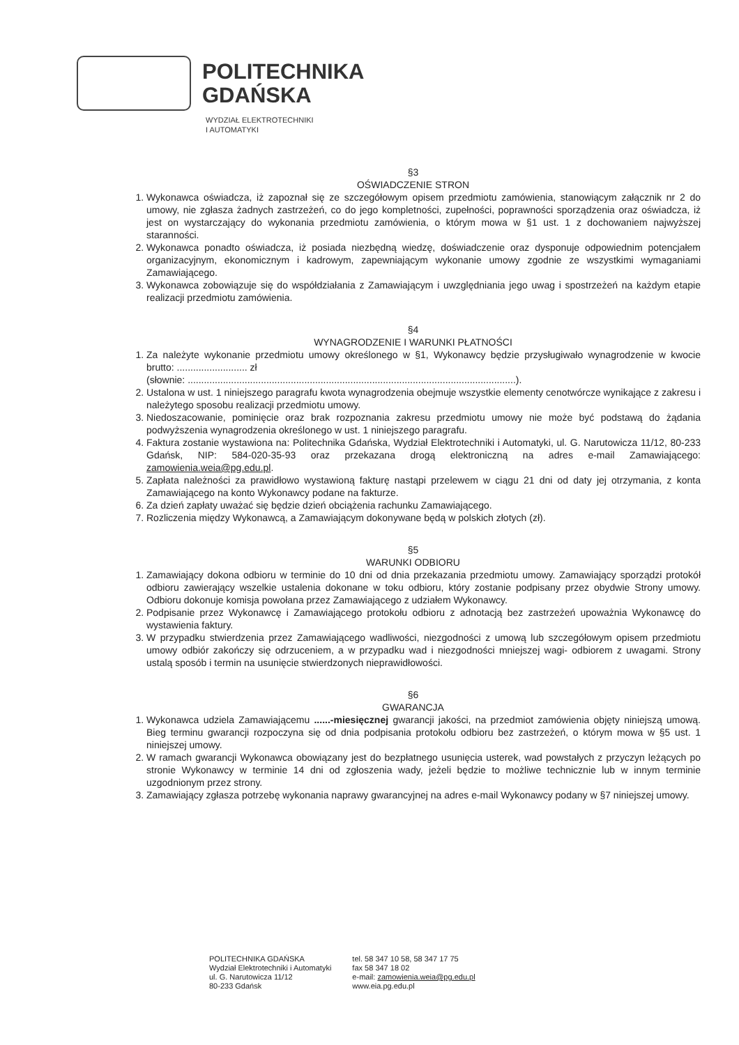POLITECHNIKA
GDAŃSKA
WYDZIAŁ ELEKTROTECHNIKI
I AUTOMATYKI
§3
OŚWIADCZENIE STRON
1. Wykonawca oświadcza, iż zapoznał się ze szczegółowym opisem przedmiotu zamówienia, stanowiącym załącznik nr 2 do umowy, nie zgłasza żadnych zastrzeżeń, co do jego kompletności, zupełności, poprawności sporządzenia oraz oświadcza, iż jest on wystarczający do wykonania przedmiotu zamówienia, o którym mowa w §1 ust. 1 z dochowaniem najwyższej staranności.
2. Wykonawca ponadto oświadcza, iż posiada niezbędną wiedzę, doświadczenie oraz dysponuje odpowiednim potencjałem organizacyjnym, ekonomicznym i kadrowym, zapewniającym wykonanie umowy zgodnie ze wszystkimi wymaganiami Zamawiającego.
3. Wykonawca zobowiązuje się do współdziałania z Zamawiającym i uwzględniania jego uwag i spostrzeżeń na każdym etapie realizacji przedmiotu zamówienia.
§4
WYNAGRODZENIE I WARUNKI PŁATNOŚCI
1. Za należyte wykonanie przedmiotu umowy określonego w §1, Wykonawcy będzie przysługiwało wynagrodzenie w kwocie brutto: .......................... zł
(słownie: .........................................................................................................................).
2. Ustalona w ust. 1 niniejszego paragrafu kwota wynagrodzenia obejmuje wszystkie elementy cenotwórcze wynikające z zakresu i należytego sposobu realizacji przedmiotu umowy.
3. Niedoszacowanie, pominięcie oraz brak rozpoznania zakresu przedmiotu umowy nie może być podstawą do żądania podwyższenia wynagrodzenia określonego w ust. 1 niniejszego paragrafu.
4. Faktura zostanie wystawiona na: Politechnika Gdańska, Wydział Elektrotechniki i Automatyki, ul. G. Narutowicza 11/12, 80-233 Gdańsk, NIP: 584-020-35-93 oraz przekazana drogą elektroniczną na adres e-mail Zamawiającego: zamowienia.weia@pg.edu.pl.
5. Zapłata należności za prawidłowo wystawioną fakturę nastąpi przelewem w ciągu 21 dni od daty jej otrzymania, z konta Zamawiającego na konto Wykonawcy podane na fakturze.
6. Za dzień zapłaty uważać się będzie dzień obciążenia rachunku Zamawiającego.
7. Rozliczenia między Wykonawcą, a Zamawiającym dokonywane będą w polskich złotych (zł).
§5
WARUNKI ODBIORU
1. Zamawiający dokona odbioru w terminie do 10 dni od dnia przekazania przedmiotu umowy. Zamawiający sporządzi protokół odbioru zawierający wszelkie ustalenia dokonane w toku odbioru, który zostanie podpisany przez obydwie Strony umowy. Odbioru dokonuje komisja powołana przez Zamawiającego z udziałem Wykonawcy.
2. Podpisanie przez Wykonawcę i Zamawiającego protokołu odbioru z adnotacją bez zastrzeżeń upoważnia Wykonawcę do wystawienia faktury.
3. W przypadku stwierdzenia przez Zamawiającego wadliwości, niezgodności z umową lub szczegółowym opisem przedmiotu umowy odbiór zakończy się odrzuceniem, a w przypadku wad i niezgodności mniejszej wagi- odbiorem z uwagami. Strony ustalą sposób i termin na usunięcie stwierdzonych nieprawidłowości.
§6
GWARANCJA
1. Wykonawca udziela Zamawiającemu ......-miesięcznej gwarancji jakości, na przedmiot zamówienia objęty niniejszą umową. Bieg terminu gwarancji rozpoczyna się od dnia podpisania protokołu odbioru bez zastrzeżeń, o którym mowa w §5 ust. 1 niniejszej umowy.
2. W ramach gwarancji Wykonawca obowiązany jest do bezpłatnego usunięcia usterek, wad powstałych z przyczyn leżących po stronie Wykonawcy w terminie 14 dni od zgłoszenia wady, jeżeli będzie to możliwe technicznie lub w innym terminie uzgodnionym przez strony.
3. Zamawiający zgłasza potrzebę wykonania naprawy gwarancyjnej na adres e-mail Wykonawcy podany w §7 niniejszej umowy.
POLITECHNIKA GDAŃSKA
Wydział Elektrotechniki i Automatyki
ul. G. Narutowicza 11/12
80-233 Gdańsk
tel. 58 347 10 58, 58 347 17 75
fax 58 347 18 02
e-mail: zamowienia.weia@pg.edu.pl
www.eia.pg.edu.pl